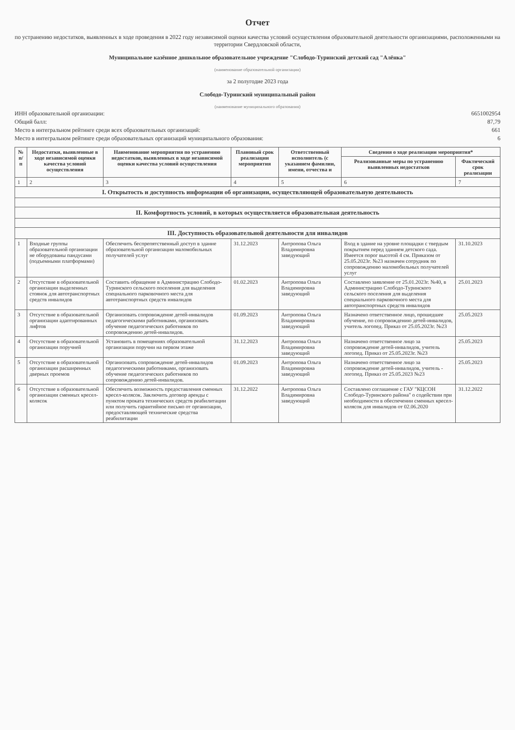Отчет
по устранению недостатков, выявленных в ходе проведения в 2022 году независимой оценки качества условий осуществления образовательной деятельности организациями, расположенными на территории Свердловской области,
Муниципальное казённое дошкольное образовательное учреждение "Слободо-Туринский детский сад "Алёнка"
(наименование образовательной организации)
за 2 полугодие 2023 года
Слободо-Туринский муниципальный район
(наименование муниципального образования)
ИНН образовательной организации: 6651002954
Общий балл: 87,79
Место в интегральном рейтинге среди всех образовательных организаций: 661
Место в интегральном рейтинге среди образовательных организаций муниципального образования: 6
| № п/п | Недостатки, выявленные в ходе независимой оценки качества условий осуществления | Наименование мероприятия по устранению недостатков, выявленных в ходе независимой оценки качества условий осуществления | Плановый срок реализации мероприятия | Ответственный исполнитель (с указанием фамилии, имени, отчества и | Сведения о ходе реализации мероприятия* | |
| --- | --- | --- | --- | --- | --- | --- |
| | | | | | Реализованные меры по устранению выявленных недостатков | Фактический срок реализации |
| 1 | 2 | 3 | 4 | 5 | 6 | 7 |
| I. Открытость и доступность информации об организации, осуществляющей образовательную деятельность | | | | | | |
| II. Комфортность условий, в которых осуществляется образовательная деятельность | | | | | | |
| III. Доступность образовательной деятельности для инвалидов | | | | | | |
| 1 | Входные группы образовательной организации не оборудованы пандусами (подъемными платформами) | Обеспечить беспрепятственный доступ в здание образовательной организации маломобильных получателей услуг | 31.12.2023 | Антропова Ольга Владимировна заведующий | Вход в здание на уровне площадки с твердым покрытием перед зданием детского сада. Имеется порог высотой 4 см. Приказом от 25.05.2023г. №23 назначен сотрудник по сопровождению маломобильных получателей услуг | 31.10.2023 |
| 2 | Отсутствие в образовательной организации выделенных стоянок для автотранспортных средств инвалидов | Составить обращение в Администрацию Слободо-Туринского сельского поселения для выделения специального парковочного места для автотранспортных средств инвалидов | 01.02.2023 | Антропова Ольга Владимировна заведующий | Составлено заявление от 25.01.2023г. №40, в Администрацию Слободо-Туринского сельского поселения для выделения специального парковочного места для автотранспортных средств инвалидов | 25.01.2023 |
| 3 | Отсутствие в образовательной организации адаптированных лифтов | Организовать сопровождение детей-инвалидов педагогическими работниками, организовать обучение педагогических работников по сопровождению детей-инвалидов. | 01.09.2023 | Антропова Ольга Владимировна заведующий | Назначено ответственное лицо, прошедшее обучение, по сопровождению детей-инвалидов, учитель логопед. Приказ от 25.05.2023г. №23 | 25.05.2023 |
| 4 | Отсутствие в образовательной организации поручней | Установить в помещениях образовательной организации поручни на первом этаже | 31.12.2023 | Антропова Ольга Владимировна заведующий | Назначено ответственное лицо за сопровождение детей-инвалидов, учитель логопед. Приказ от 25.05.2023г. №23 | 25.05.2023 |
| 5 | Отсутствие в образовательной организации расширенных дверных проемов | Организовать сопровождение детей-инвалидов педагогическими работниками, организовать обучение педагогических работников по сопровождению детей-инвалидов. | 01.09.2023 | Антропова Ольга Владимировна заведующий | Назначено ответственное лицо за сопровождение детей-инвалидов, учитель - логопед. Приказ от 25.05.2023 №23 | 25.05.2023 |
| 6 | Отсутствие в образовательной организации сменных кресел-колясок | Обеспечить возможность предоставления сменных кресел-колясок. Заключить договор аренды с пунктом проката технических средств реабилитации или получить гарантийное письмо от организации, предоставляющей технические средства реабилитации | 31.12.2022 | Антропова Ольга Владимировна заведующий | Составлено соглашение с ГАУ "КЦСОН Слободо-Туринского района" о содействии при необходимости в обеспечении сменных кресел-колясок для инвалидов от 02.06.2020 | 31.12.2022 |